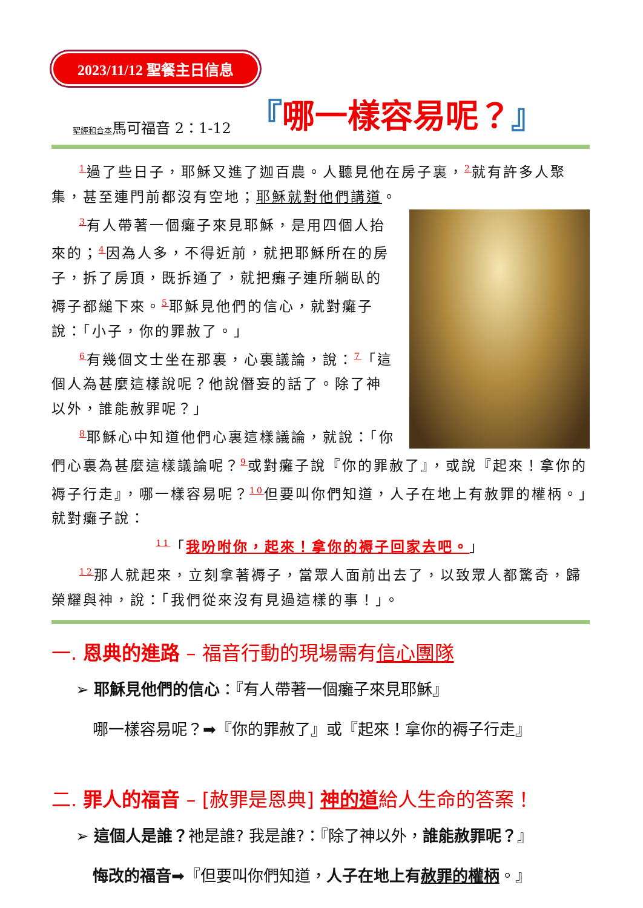2023/11/12 聖餐主日信息
聖經和合本馬可福音 2：1-12 『哪一樣容易呢？』
<sup>1</sup> 過了些日子，耶穌又進了迦百農。人聽見他在房子裏，<sup>2</sup>就有許多人聚集，甚至連門前都沒有空地；耶穌就對他們講道。
<sup>3</sup> 有人帶著一個癱子來見耶穌，是用四個人抬來的；<sup>4</sup>因為人多，不得近前，就把耶穌所在的房子，拆了房頂，既拆通了，就把癱子連所躺臥的褥子都縋下來。<sup>5</sup>耶穌見他們的信心，就對癱子說：「小子，你的罪赦了。」
<sup>6</sup> 有幾個文士坐在那裏，心裏議論，說：<sup>7</sup>「這個人為甚麼這樣說呢？他說僭妄的話了。除了神以外，誰能赦罪呢？」
<sup>8</sup> 耶穌心中知道他們心裏這樣議論，就說：「你們心裏為甚麼這樣議論呢？<sup>9</sup>或對癱子說『你的罪赦了』，或說『起來！拿你的褥子行走』，哪一樣容易呢？<sup>10</sup>但要叫你們知道，人子在地上有赦罪的權柄。」就對癱子說：
<sup>11</sup>「我吩咐你，起來！拿你的褥子回家去吧。」
<sup>12</sup> 那人就起來，立刻拿著褥子，當眾人面前出去了，以致眾人都驚奇，歸榮耀與神，說：「我們從來沒有見過這樣的事！」。
一. 恩典的進路 – 福音行動的現場需有信心團隊
➢ 耶穌見他們的信心：『有人帶著一個癱子來見耶穌』
哪一樣容易呢？➡『你的罪赦了』或『起來！拿你的褥子行走』
二. 罪人的福音 – [赦罪是恩典] 神的道給人生命的答案！
➢ 這個人是誰？祂是誰? 我是誰?：『除了神以外，誰能赦罪呢？』
悔改的福音➡『但要叫你們知道，人子在地上有赦罪的權柄。』